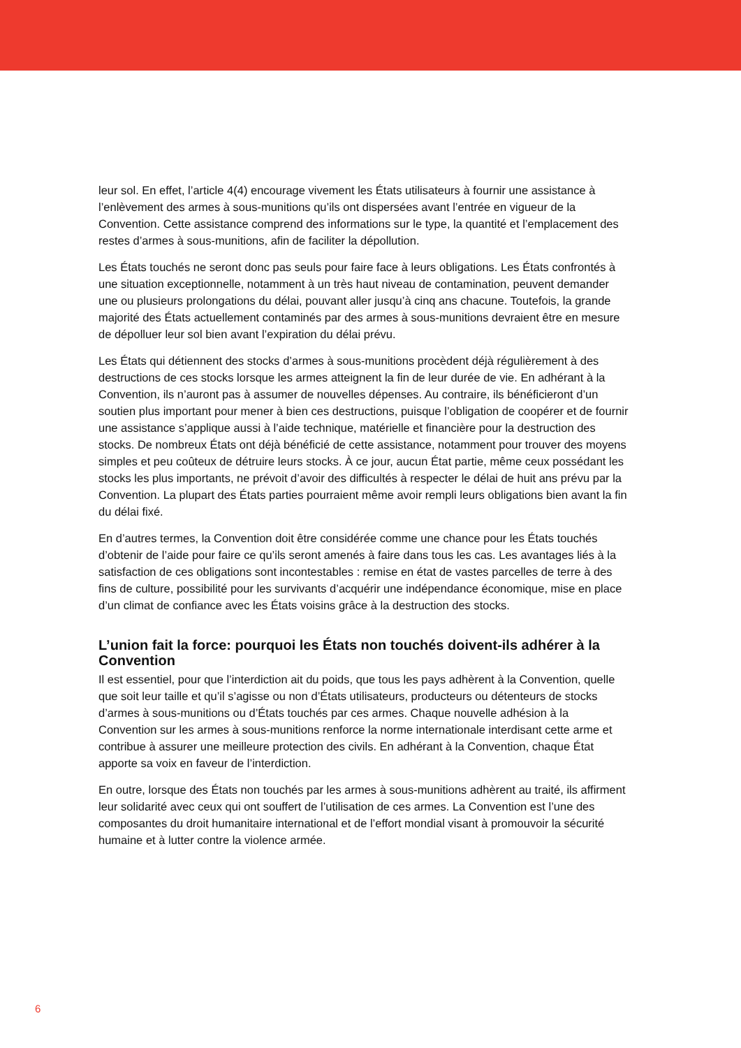leur sol. En effet, l’article 4(4) encourage vivement les États utilisateurs à fournir une assistance à l’enlèvement des armes à sous-munitions qu’ils ont dispersées avant l’entrée en vigueur de la Convention. Cette assistance comprend des informations sur le type, la quantité et l’emplacement des restes d’armes à sous-munitions, afin de faciliter la dépollution.
Les États touchés ne seront donc pas seuls pour faire face à leurs obligations. Les États confrontés à une situation exceptionnelle, notamment à un très haut niveau de contamination, peuvent demander une ou plusieurs prolongations du délai, pouvant aller jusqu’à cinq ans chacune. Toutefois, la grande majorité des États actuellement contaminés par des armes à sous-munitions devraient être en mesure de dépolluer leur sol bien avant l’expiration du délai prévu.
Les États qui détiennent des stocks d’armes à sous-munitions procèdent déjà régulièrement à des destructions de ces stocks lorsque les armes atteignent la fin de leur durée de vie. En adhérant à la Convention, ils n’auront pas à assumer de nouvelles dépenses. Au contraire, ils bénéficieront d’un soutien plus important pour mener à bien ces destructions, puisque l’obligation de coopérer et de fournir une assistance s’applique aussi à l’aide technique, matérielle et financière pour la destruction des stocks. De nombreux États ont déjà bénéficié de cette assistance, notamment pour trouver des moyens simples et peu coûteux de détruire leurs stocks. À ce jour, aucun État partie, même ceux possédant les stocks les plus importants, ne prévoit d’avoir des difficultés à respecter le délai de huit ans prévu par la Convention. La plupart des États parties pourraient même avoir rempli leurs obligations bien avant la fin du délai fixé.
En d’autres termes, la Convention doit être considérée comme une chance pour les États touchés d’obtenir de l’aide pour faire ce qu’ils seront amenés à faire dans tous les cas. Les avantages liés à la satisfaction de ces obligations sont incontestables : remise en état de vastes parcelles de terre à des fins de culture, possibilité pour les survivants d’acquérir une indépendance économique, mise en place d’un climat de confiance avec les États voisins grâce à la destruction des stocks.
L’union fait la force: pourquoi les États non touchés doivent-ils adhérer à la Convention
Il est essentiel, pour que l’interdiction ait du poids, que tous les pays adhèrent à la Convention, quelle que soit leur taille et qu’il s’agisse ou non d’États utilisateurs, producteurs ou détenteurs de stocks d’armes à sous-munitions ou d’États touchés par ces armes. Chaque nouvelle adhésion à la Convention sur les armes à sous-munitions renforce la norme internationale interdisant cette arme et contribue à assurer une meilleure protection des civils. En adhérant à la Convention, chaque État apporte sa voix en faveur de l’interdiction.
En outre, lorsque des États non touchés par les armes à sous-munitions adhèrent au traité, ils affirment leur solidarité avec ceux qui ont souffert de l’utilisation de ces armes. La Convention est l’une des composantes du droit humanitaire international et de l’effort mondial visant à promouvoir la sécurité humaine et à lutter contre la violence armée.
6